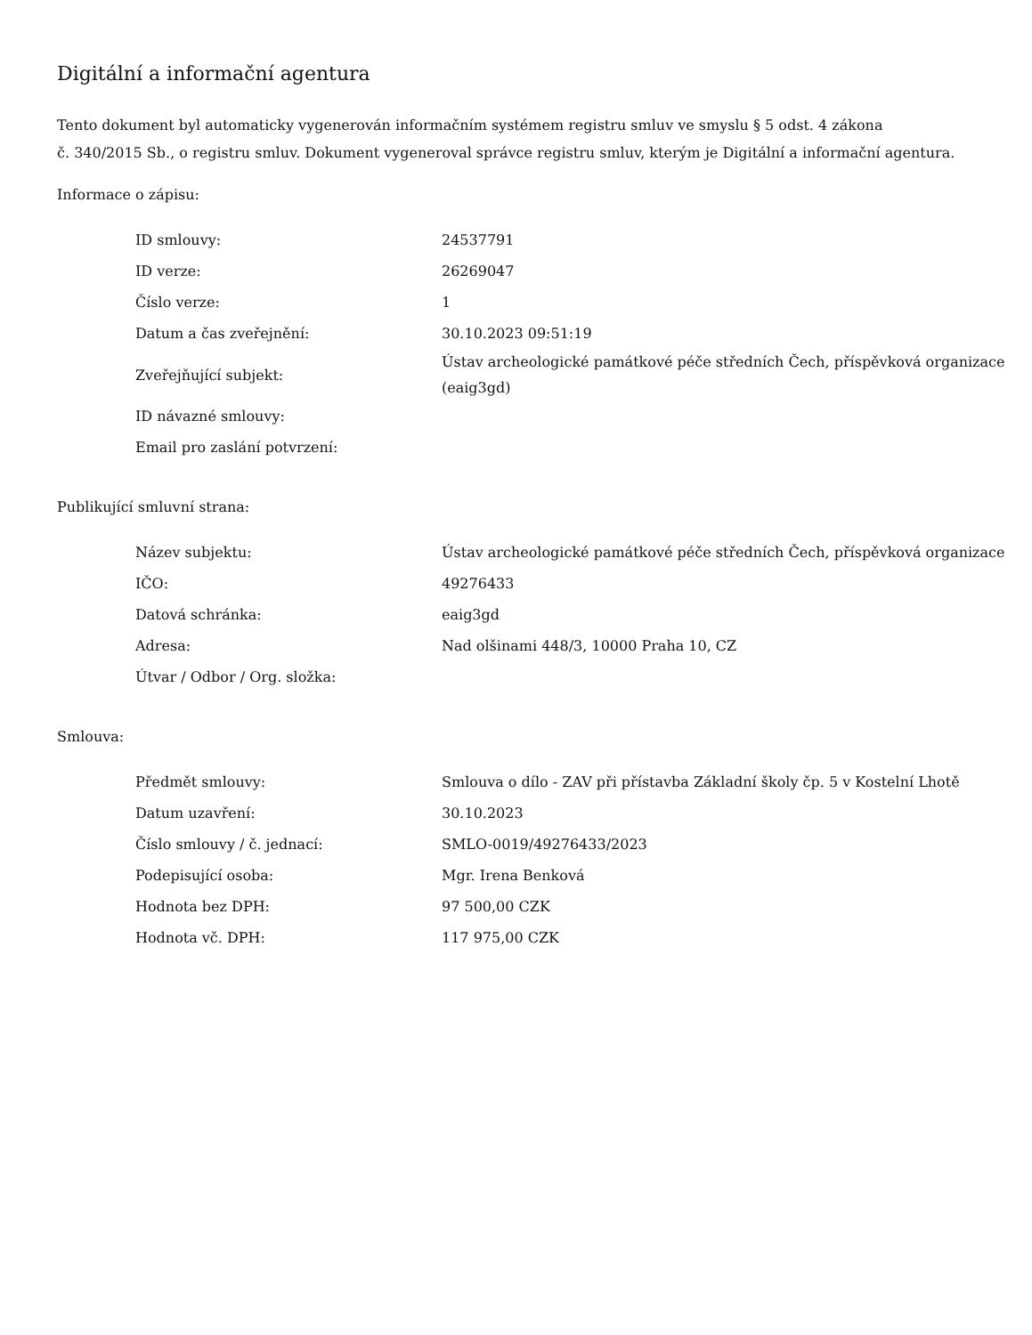Digitální a informační agentura
Tento dokument byl automaticky vygenerován informačním systémem registru smluv ve smyslu § 5 odst. 4 zákona
č. 340/2015 Sb., o registru smluv. Dokument vygeneroval správce registru smluv, kterým je Digitální a informační agentura.
Informace o zápisu:
| ID smlouvy: | 24537791 |
| ID verze: | 26269047 |
| Číslo verze: | 1 |
| Datum a čas zveřejnění: | 30.10.2023 09:51:19 |
| Zveřejňující subjekt: | Ústav archeologické památkové péče středních Čech, příspěvková organizace (eaig3gd) |
| ID návazné smlouvy: | |
| Email pro zaslání potvrzení: | |
Publikující smluvní strana:
| Název subjektu: | Ústav archeologické památkové péče středních Čech, příspěvková organizace |
| IČO: | 49276433 |
| Datová schránka: | eaig3gd |
| Adresa: | Nad olšinami 448/3, 10000 Praha 10, CZ |
| Útvar / Odbor / Org. složka: | |
Smlouva:
| Předmět smlouvy: | Smlouva o dílo - ZAV při přístavba Základní školy čp. 5 v Kostelní Lhotě |
| Datum uzavření: | 30.10.2023 |
| Číslo smlouvy / č. jednací: | SMLO-0019/49276433/2023 |
| Podepisující osoba: | Mgr. Irena Benková |
| Hodnota bez DPH: | 97 500,00 CZK |
| Hodnota vč. DPH: | 117 975,00 CZK |